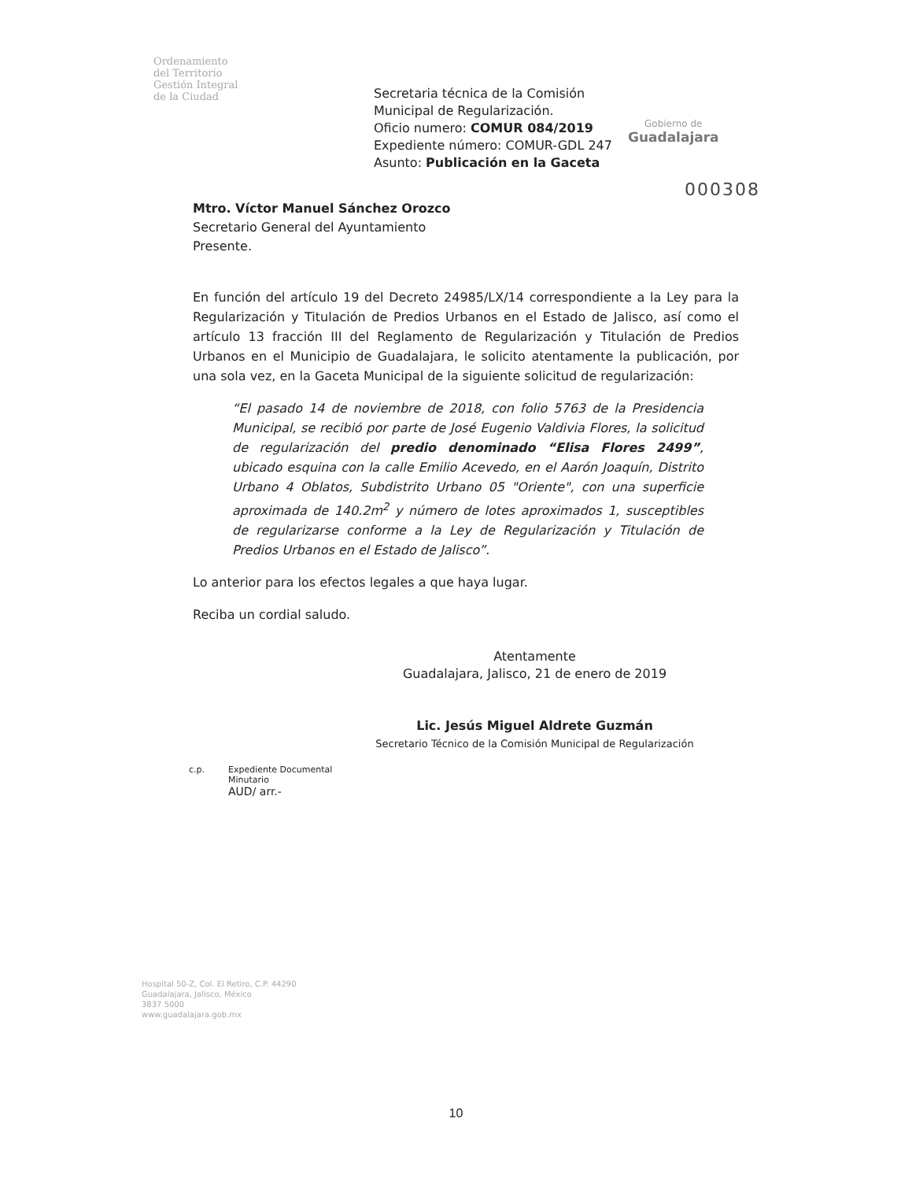Ordenamiento
del Territorio
Gestión Integral
de la Ciudad
Secretaria técnica de la Comisión
Municipal de Regularización.
Oficio numero: COMUR 084/2019
Expediente número: COMUR-GDL 247
Asunto: Publicación en la Gaceta
Gobierno de
Guadalajara
000308
Mtro. Víctor Manuel Sánchez Orozco
Secretario General del Ayuntamiento
Presente.
En función del artículo 19 del Decreto 24985/LX/14 correspondiente a la Ley para la Regularización y Titulación de Predios Urbanos en el Estado de Jalisco, así como el artículo 13 fracción III del Reglamento de Regularización y Titulación de Predios Urbanos en el Municipio de Guadalajara, le solicito atentamente la publicación, por una sola vez, en la Gaceta Municipal de la siguiente solicitud de regularización:
“El pasado 14 de noviembre de 2018, con folio 5763 de la Presidencia Municipal, se recibió por parte de José Eugenio Valdivia Flores, la solicitud de regularización del predio denominado “Elisa Flores 2499”, ubicado esquina con la calle Emilio Acevedo, en el Aarón Joaquín, Distrito Urbano 4 Oblatos, Subdistrito Urbano 05 "Oriente", con una superficie aproximada de 140.2m<sup>2</sup> y número de lotes aproximados 1, susceptibles de regularizarse conforme a la Ley de Regularización y Titulación de Predios Urbanos en el Estado de Jalisco”.
Lo anterior para los efectos legales a que haya lugar.
Reciba un cordial saludo.
Atentamente
Guadalajara, Jalisco, 21 de enero de 2019
Lic. Jesús Miguel Aldrete Guzmán
Secretario Técnico de la Comisión Municipal de Regularización
c.p. Expediente Documental
Minutario
AUD/ arr.-
Hospital 50-Z, Col. El Retiro, C.P. 44290
Guadalajara, Jalisco, México
3837 5000
www.guadalajara.gob.mx
10